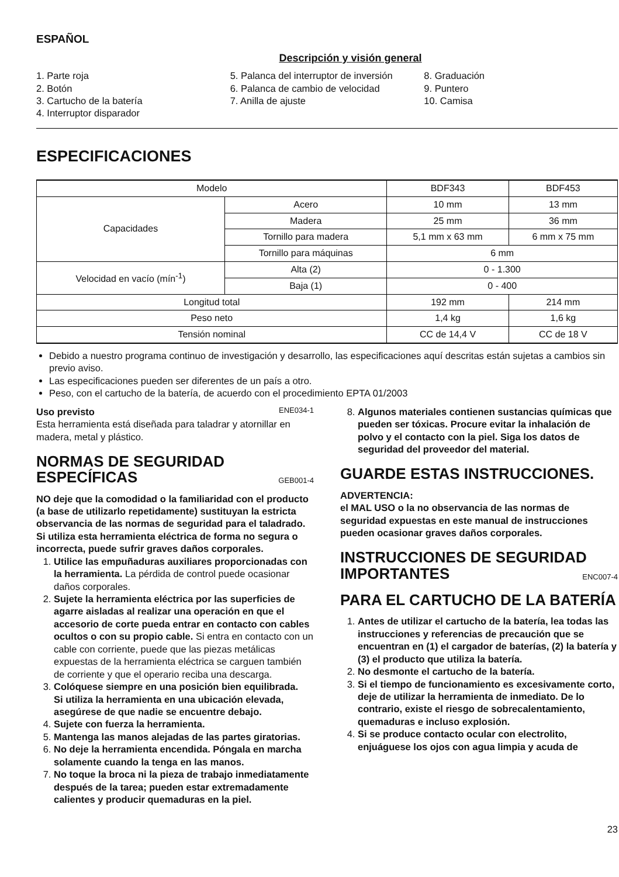ESPAÑOL
Descripción y visión general
1. Parte roja
2. Botón
3. Cartucho de la batería
4. Interruptor disparador
5. Palanca del interruptor de inversión
6. Palanca de cambio de velocidad
7. Anilla de ajuste
8. Graduación
9. Puntero
10. Camisa
ESPECIFICACIONES
| Modelo | | BDF343 | BDF453 |
| Capacidades | Acero | 10 mm | 13 mm |
| | Madera | 25 mm | 36 mm |
| | Tornillo para madera | 5,1 mm x 63 mm | 6 mm x 75 mm |
| | Tornillo para máquinas | 6 mm | |
| Velocidad en vacío (mín<sup>-1</sup>) | Alta (2) | 0 - 1.300 | |
| | Baja (1) | 0 - 400 | |
| Longitud total | | 192 mm | 214 mm |
| Peso neto | | 1,4 kg | 1,6 kg |
| Tensión nominal | | CC de 14,4 V | CC de 18 V |
Debido a nuestro programa continuo de investigación y desarrollo, las especificaciones aquí descritas están sujetas a cambios sin previo aviso.
Las especificaciones pueden ser diferentes de un país a otro.
Peso, con el cartucho de la batería, de acuerdo con el procedimiento EPTA 01/2003
Uso previsto ENE034-1
Esta herramienta está diseñada para taladrar y atornillar en madera, metal y plástico.
NORMAS DE SEGURIDAD ESPECÍFICAS GEB001-4
NO deje que la comodidad o la familiaridad con el producto (a base de utilizarlo repetidamente) sustituyan la estricta observancia de las normas de seguridad para el taladrado. Si utiliza esta herramienta eléctrica de forma no segura o incorrecta, puede sufrir graves daños corporales.
1. Utilice las empuñaduras auxiliares proporcionadas con la herramienta. La pérdida de control puede ocasionar daños corporales.
2. Sujete la herramienta eléctrica por las superficies de agarre aisladas al realizar una operación en que el accesorio de corte pueda entrar en contacto con cables ocultos o con su propio cable. Si entra en contacto con un cable con corriente, puede que las piezas metálicas expuestas de la herramienta eléctrica se carguen también de corriente y que el operario reciba una descarga.
3. Colóquese siempre en una posición bien equilibrada.
Si utiliza la herramienta en una ubicación elevada, asegúrese de que nadie se encuentre debajo.
4. Sujete con fuerza la herramienta.
5. Mantenga las manos alejadas de las partes giratorias.
6. No deje la herramienta encendida. Póngala en marcha solamente cuando la tenga en las manos.
7. No toque la broca ni la pieza de trabajo inmediatamente después de la tarea; pueden estar extremadamente calientes y producir quemaduras en la piel.
8. Algunos materiales contienen sustancias químicas que pueden ser tóxicas. Procure evitar la inhalación de polvo y el contacto con la piel. Siga los datos de seguridad del proveedor del material.
GUARDE ESTAS INSTRUCCIONES.
ADVERTENCIA:
el MAL USO o la no observancia de las normas de seguridad expuestas en este manual de instrucciones pueden ocasionar graves daños corporales.
INSTRUCCIONES DE SEGURIDAD IMPORTANTES ENC007-4
PARA EL CARTUCHO DE LA BATERÍA
1. Antes de utilizar el cartucho de la batería, lea todas las instrucciones y referencias de precaución que se encuentran en (1) el cargador de baterías, (2) la batería y (3) el producto que utiliza la batería.
2. No desmonte el cartucho de la batería.
3. Si el tiempo de funcionamiento es excesivamente corto, deje de utilizar la herramienta de inmediato. De lo contrario, existe el riesgo de sobrecalentamiento, quemaduras e incluso explosión.
4. Si se produce contacto ocular con electrolito, enjuáguese los ojos con agua limpia y acuda de
23